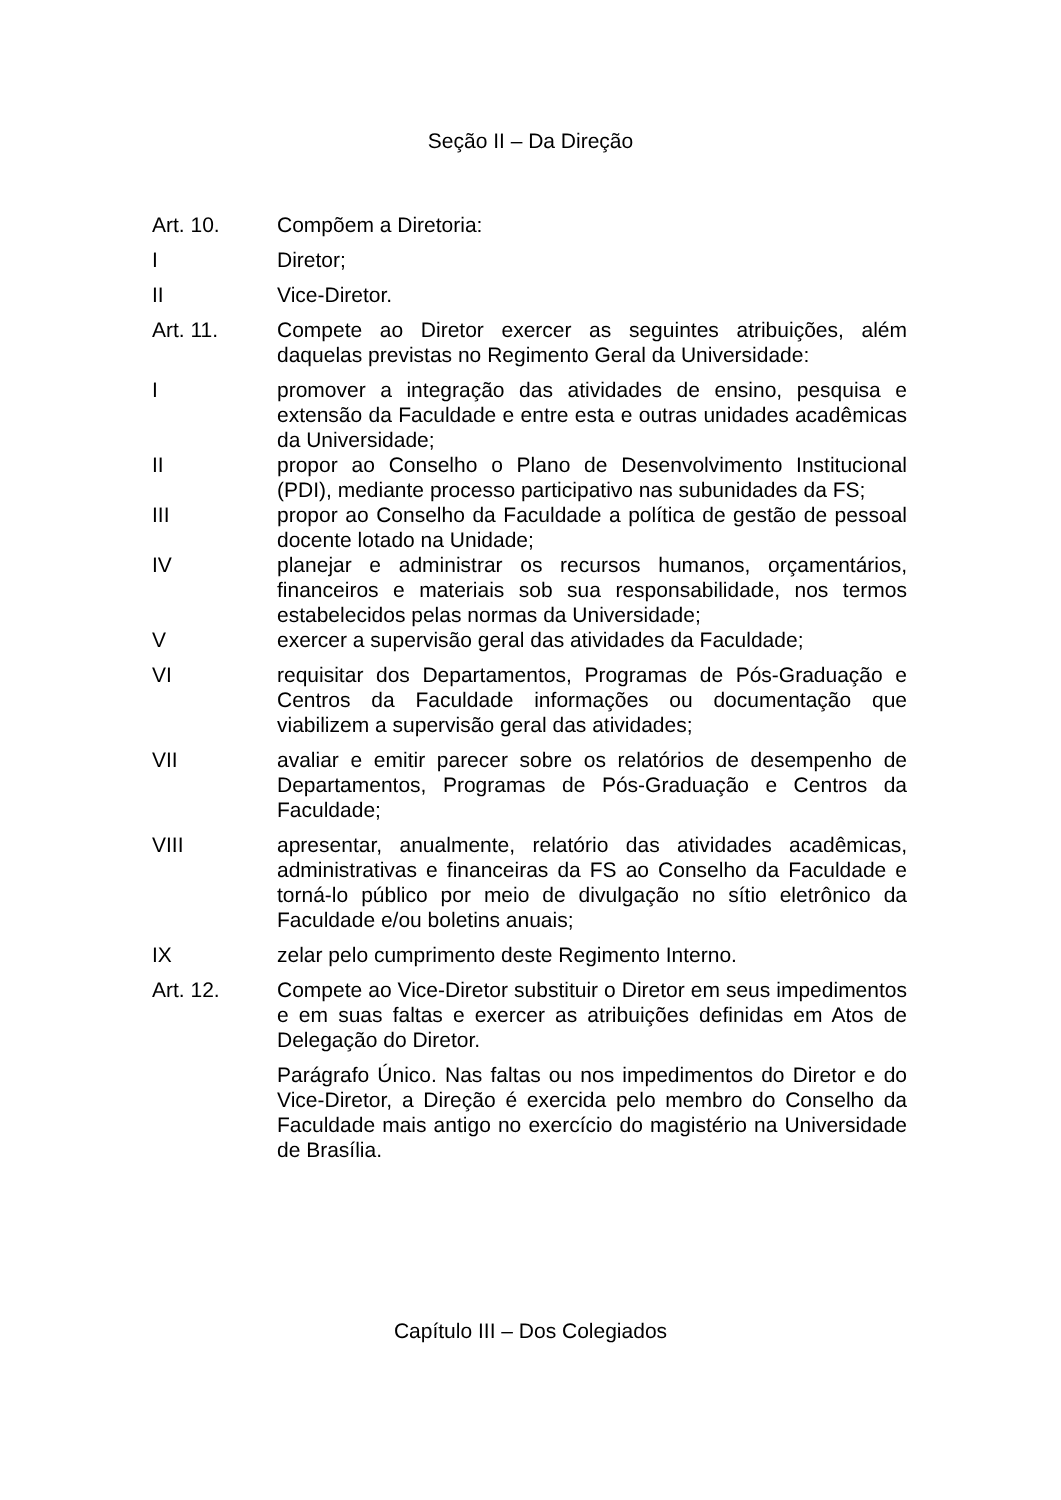Seção II – Da Direção
Art. 10. Compõem a Diretoria:
I Diretor;
II Vice-Diretor.
Art. 11. Compete ao Diretor exercer as seguintes atribuições, além daquelas previstas no Regimento Geral da Universidade:
I promover a integração das atividades de ensino, pesquisa e extensão da Faculdade e entre esta e outras unidades acadêmicas da Universidade;
II propor ao Conselho o Plano de Desenvolvimento Institucional (PDI), mediante processo participativo nas subunidades da FS;
III propor ao Conselho da Faculdade a política de gestão de pessoal docente lotado na Unidade;
IV planejar e administrar os recursos humanos, orçamentários, financeiros e materiais sob sua responsabilidade, nos termos estabelecidos pelas normas da Universidade;
V exercer a supervisão geral das atividades da Faculdade;
VI requisitar dos Departamentos, Programas de Pós-Graduação e Centros da Faculdade informações ou documentação que viabilizem a supervisão geral das atividades;
VII avaliar e emitir parecer sobre os relatórios de desempenho de Departamentos, Programas de Pós-Graduação e Centros da Faculdade;
VIII apresentar, anualmente, relatório das atividades acadêmicas, administrativas e financeiras da FS ao Conselho da Faculdade e torná-lo público por meio de divulgação no sítio eletrônico da Faculdade e/ou boletins anuais;
IX zelar pelo cumprimento deste Regimento Interno.
Art. 12. Compete ao Vice-Diretor substituir o Diretor em seus impedimentos e em suas faltas e exercer as atribuições definidas em Atos de Delegação do Diretor.
Parágrafo Único. Nas faltas ou nos impedimentos do Diretor e do Vice-Diretor, a Direção é exercida pelo membro do Conselho da Faculdade mais antigo no exercício do magistério na Universidade de Brasília.
Capítulo III – Dos Colegiados